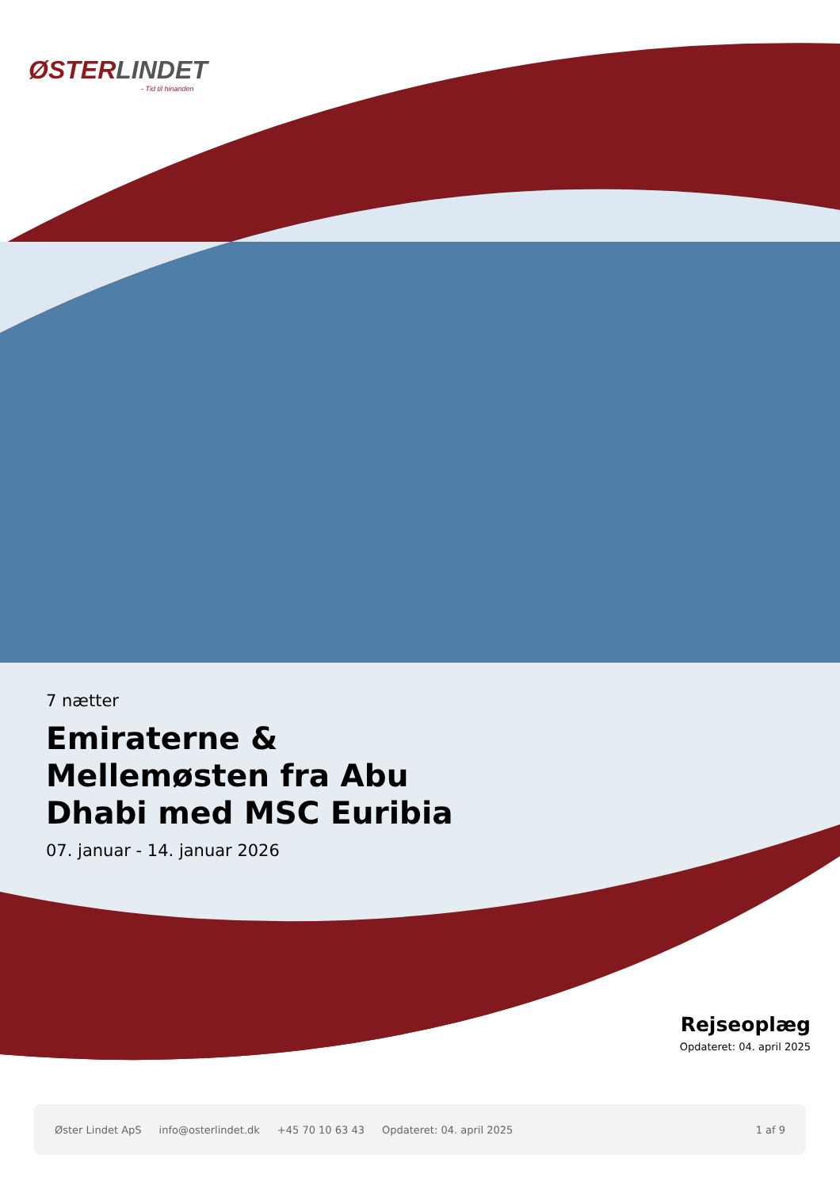ØSTERLINDET
- Tid til hinanden
7 nætter
Emiraterne & Mellemøsten fra Abu Dhabi med MSC Euribia
07. januar - 14. januar 2026
Rejseoplæg
Opdateret: 04. april 2025
Øster Lindet ApS info@osterlindet.dk +45 70 10 63 43 Opdateret: 04. april 2025 1 af 9